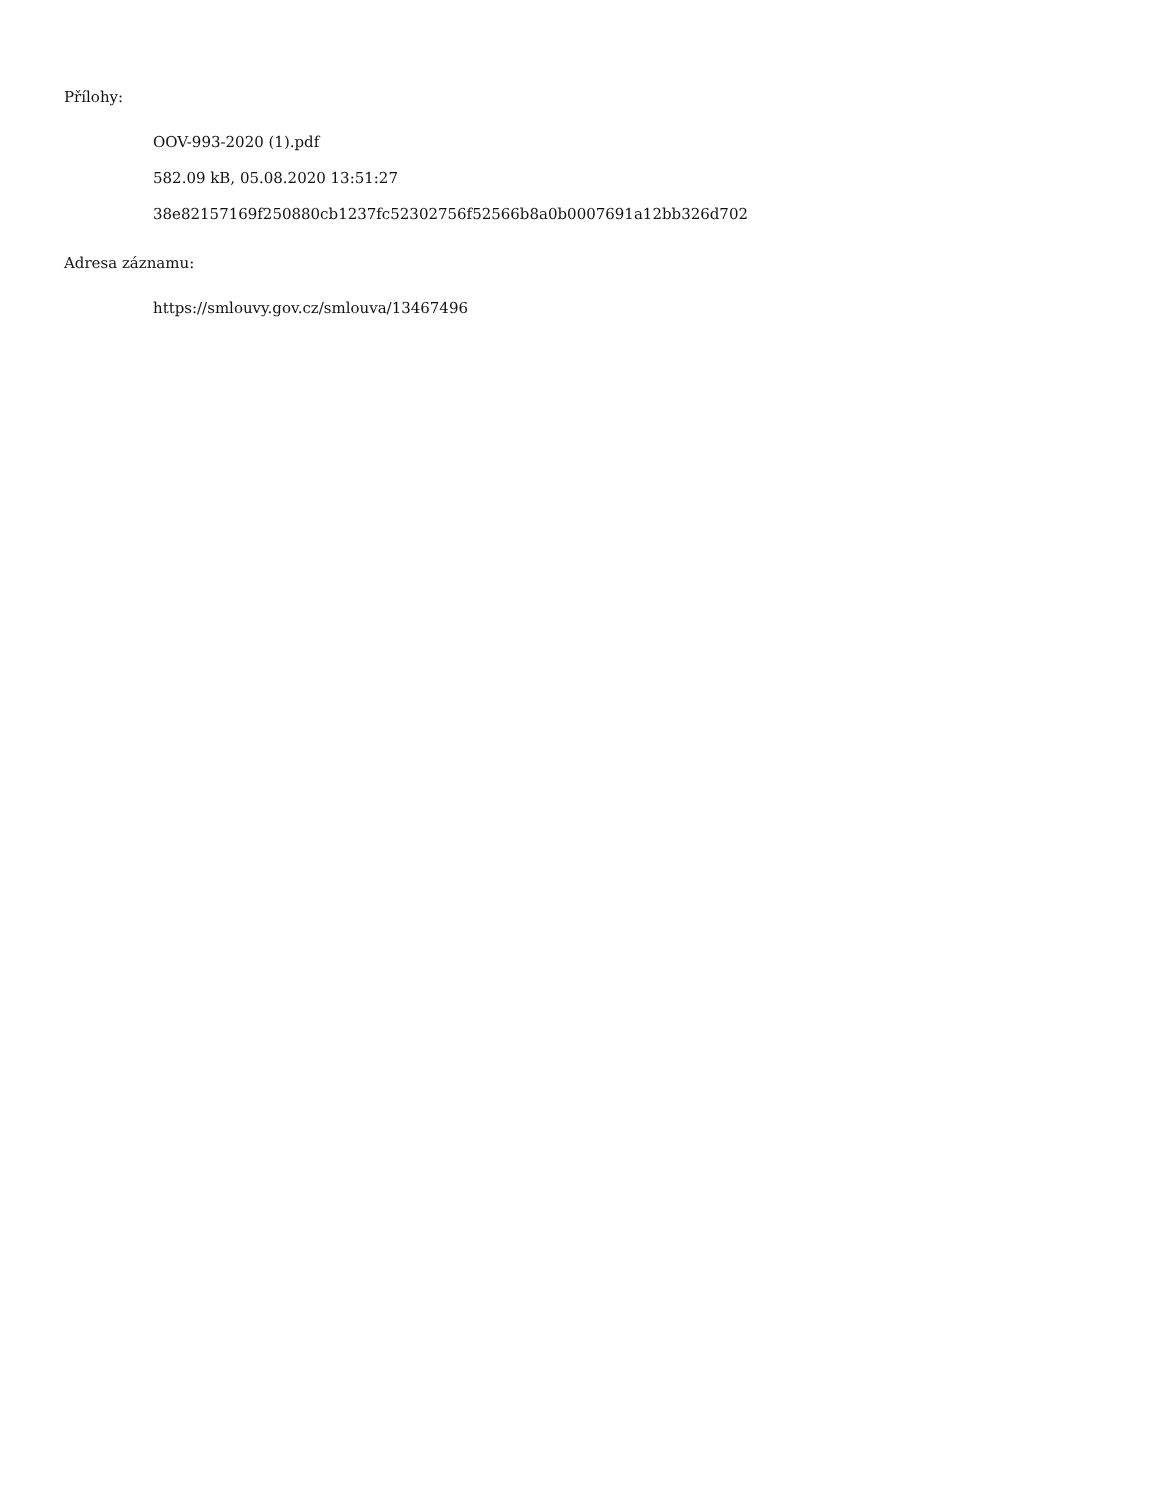Přílohy:
OOV-993-2020 (1).pdf
582.09 kB, 05.08.2020 13:51:27
38e82157169f250880cb1237fc52302756f52566b8a0b0007691a12bb326d702
Adresa záznamu:
https://smlouvy.gov.cz/smlouva/13467496